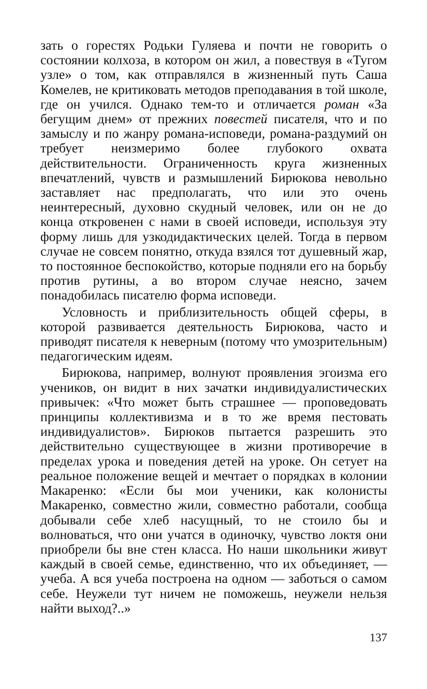зать о горестях Родьки Гуляева и почти не говорить о состоянии колхоза, в котором он жил, а повествуя в «Тугом узле» о том, как отправлялся в жизненный путь Саша Комелев, не критиковать методов преподавания в той школе, где он учился. Однако тем-то и отличается роман «За бегущим днем» от прежних повестей писателя, что и по замыслу и по жанру романа-исповеди, романа-раздумий он требует неизмеримо более глубокого охвата действительности. Ограниченность круга жизненных впечатлений, чувств и размышлений Бирюкова невольно заставляет нас предполагать, что или это очень неинтересный, духовно скудный человек, или он не до конца откровенен с нами в своей исповеди, используя эту форму лишь для узкодидактических целей. Тогда в первом случае не совсем понятно, откуда взялся тот душевный жар, то постоянное беспокойство, которые подняли его на борьбу против рутины, а во втором случае неясно, зачем понадобилась писателю форма исповеди.
Условность и приблизительность общей сферы, в которой развивается деятельность Бирюкова, часто и приводят писателя к неверным (потому что умозрительным) педагогическим идеям.
Бирюкова, например, волнуют проявления эгоизма его учеников, он видит в них зачатки индивидуалистических привычек: «Что может быть страшнее — проповедовать принципы коллективизма и в то же время пестовать индивидуалистов». Бирюков пытается разрешить это действительно существующее в жизни противоречие в пределах урока и поведения детей на уроке. Он сетует на реальное положение вещей и мечтает о порядках в колонии Макаренко: «Если бы мои ученики, как колонисты Макаренко, совместно жили, совместно работали, сообща добывали себе хлеб насущный, то не стоило бы и волноваться, что они учатся в одиночку, чувство локтя они приобрели бы вне стен класса. Но наши школьники живут каждый в своей семье, единственно, что их объединяет, — учеба. А вся учеба построена на одном — заботься о самом себе. Неужели тут ничем не поможешь, неужели нельзя найти выход?..»
137